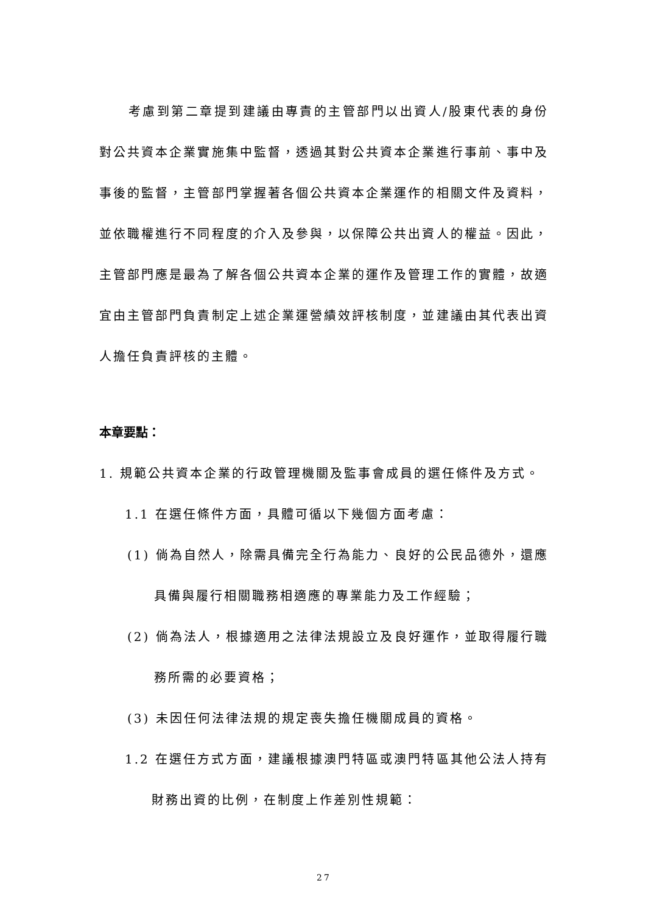考慮到第二章提到建議由專責的主管部門以出資人/股東代表的身份對公共資本企業實施集中監督，透過其對公共資本企業進行事前、事中及事後的監督，主管部門掌握著各個公共資本企業運作的相關文件及資料，並依職權進行不同程度的介入及參與，以保障公共出資人的權益。因此，主管部門應是最為了解各個公共資本企業的運作及管理工作的實體，故適宜由主管部門負責制定上述企業運營績效評核制度，並建議由其代表出資人擔任負責評核的主體。
本章要點：
1. 規範公共資本企業的行政管理機關及監事會成員的選任條件及方式。
1.1 在選任條件方面，具體可循以下幾個方面考慮：
(1) 倘為自然人，除需具備完全行為能力、良好的公民品德外，還應具備與履行相關職務相適應的專業能力及工作經驗；
(2) 倘為法人，根據適用之法律法規設立及良好運作，並取得履行職務所需的必要資格；
(3) 未因任何法律法規的規定喪失擔任機關成員的資格。
1.2 在選任方式方面，建議根據澳門特區或澳門特區其他公法人持有財務出資的比例，在制度上作差別性規範：
27